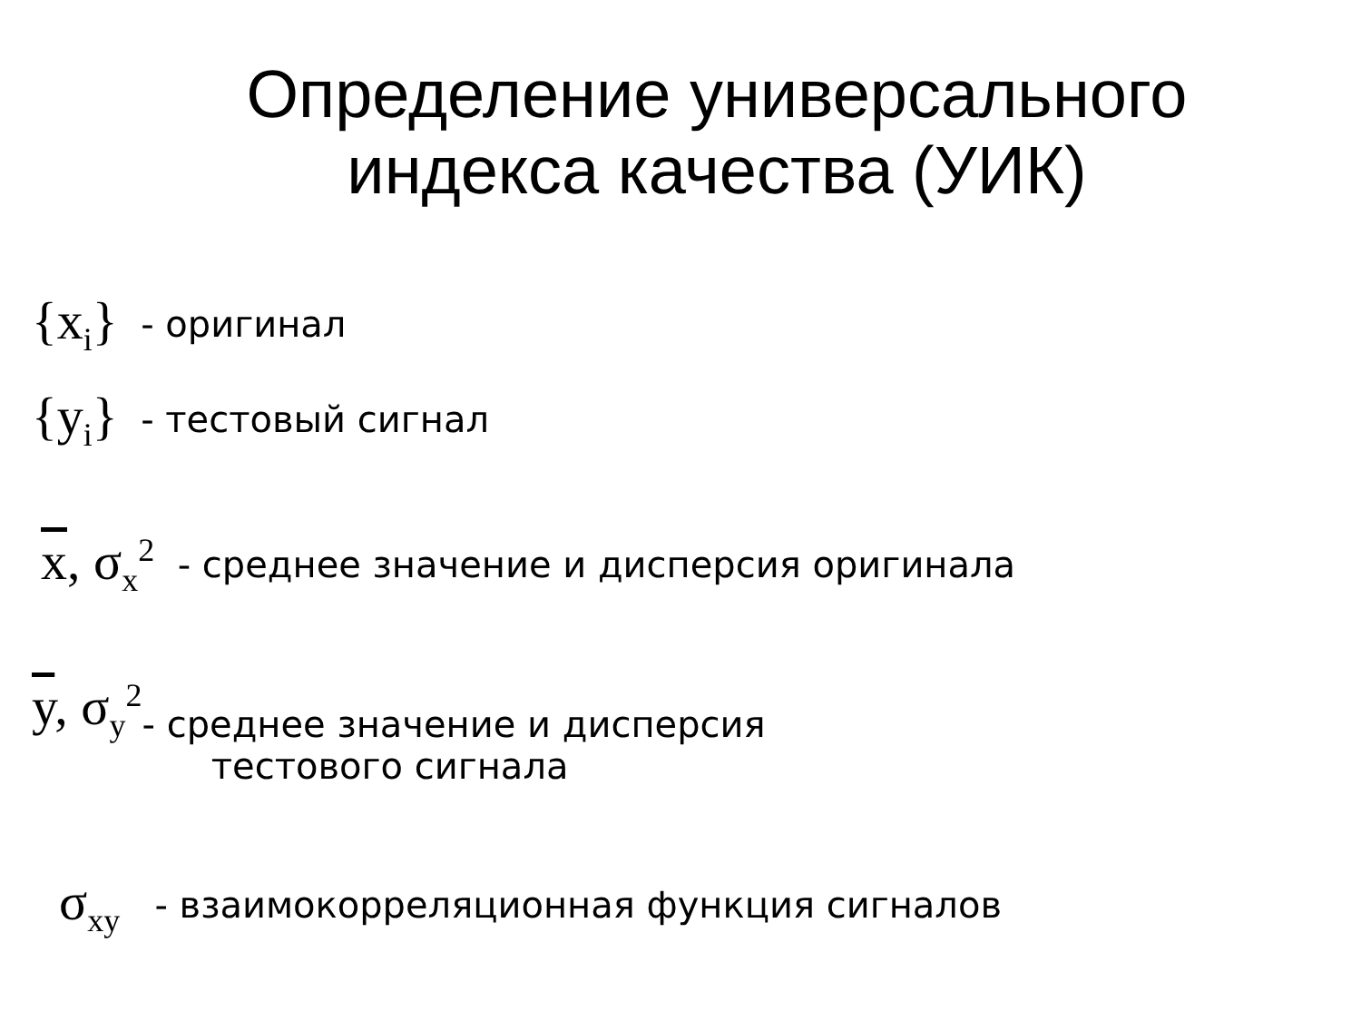Определение универсального
индекса качества (УИК)
{x<sub>i</sub>} - оригинал
{y<sub>i</sub>} - тестовый сигнал
x, σ<sub>x</sub><sup>2</sup> - среднее значение и дисперсия оригинала
y, σ<sub>y</sub><sup>2</sup> - среднее значение и дисперсия
тестового сигнала
σ<sub>xy</sub> - взаимокорреляционная функция сигналов